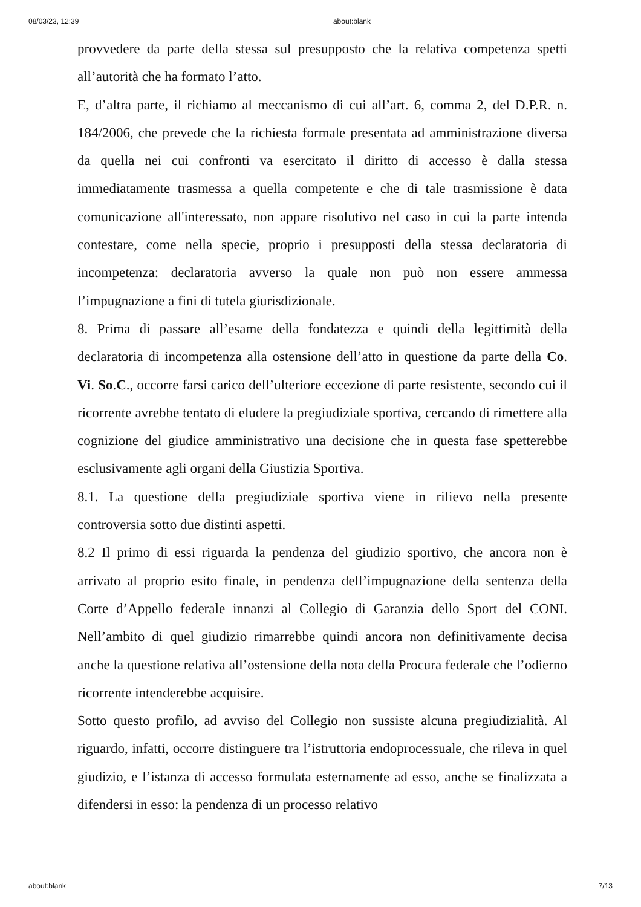08/03/23, 12:39 about:blank
provvedere da parte della stessa sul presupposto che la relativa competenza spetti all’autorità che ha formato l’atto.
E, d’altra parte, il richiamo al meccanismo di cui all’art. 6, comma 2, del D.P.R. n. 184/2006, che prevede che la richiesta formale presentata ad amministrazione diversa da quella nei cui confronti va esercitato il diritto di accesso è dalla stessa immediatamente trasmessa a quella competente e che di tale trasmissione è data comunicazione all'interessato, non appare risolutivo nel caso in cui la parte intenda contestare, come nella specie, proprio i presupposti della stessa declaratoria di incompetenza: declaratoria avverso la quale non può non essere ammessa l’impugnazione a fini di tutela giurisdizionale.
8. Prima di passare all’esame della fondatezza e quindi della legittimità della declaratoria di incompetenza alla ostensione dell’atto in questione da parte della Co. Vi. So.C., occorre farsi carico dell’ulteriore eccezione di parte resistente, secondo cui il ricorrente avrebbe tentato di eludere la pregiudiziale sportiva, cercando di rimettere alla cognizione del giudice amministrativo una decisione che in questa fase spetterebbe esclusivamente agli organi della Giustizia Sportiva.
8.1. La questione della pregiudiziale sportiva viene in rilievo nella presente controversia sotto due distinti aspetti.
8.2 Il primo di essi riguarda la pendenza del giudizio sportivo, che ancora non è arrivato al proprio esito finale, in pendenza dell’impugnazione della sentenza della Corte d’Appello federale innanzi al Collegio di Garanzia dello Sport del CONI. Nell’ambito di quel giudizio rimarrebbe quindi ancora non definitivamente decisa anche la questione relativa all’ostensione della nota della Procura federale che l’odierno ricorrente intenderebbe acquisire.
Sotto questo profilo, ad avviso del Collegio non sussiste alcuna pregiudizialità. Al riguardo, infatti, occorre distinguere tra l’istruttoria endoprocessuale, che rileva in quel giudizio, e l’istanza di accesso formulata esternamente ad esso, anche se finalizzata a difendersi in esso: la pendenza di un processo relativo
about:blank 7/13